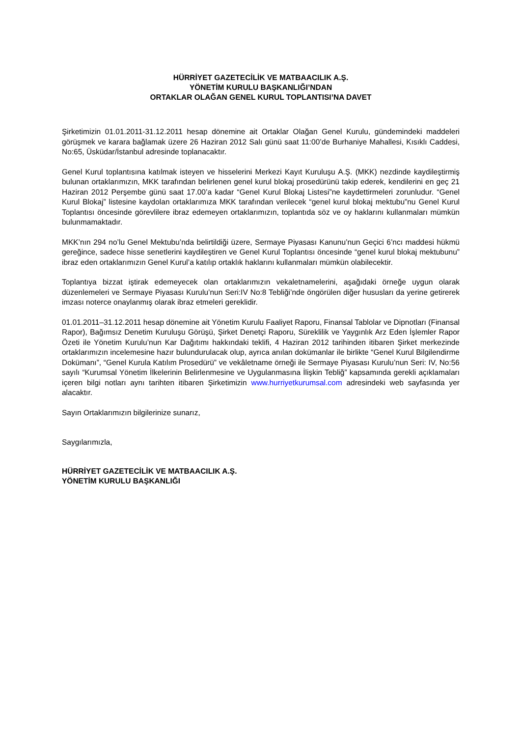HÜRRİYET GAZETECİLİK VE MATBAACILIK A.Ş.
YÖNETİM KURULU BAŞKANLIĞI’NDAN
ORTAKLAR OLAĞAN GENEL KURUL TOPLANTISI’NA DAVET
Şirketimizin 01.01.2011-31.12.2011 hesap dönemine ait Ortaklar Olağan Genel Kurulu, gündemindeki maddeleri görüşmek ve karara bağlamak üzere 26 Haziran 2012 Salı günü saat 11:00’de Burhaniye Mahallesi, Kısıklı Caddesi, No:65, Üsküdar/İstanbul adresinde toplanacaktır.
Genel Kurul toplantısına katılmak isteyen ve hisselerini Merkezi Kayıt Kuruluşu A.Ş. (MKK) nezdinde kaydileştirmiş bulunan ortaklarımızın, MKK tarafından belirlenen genel kurul blokaj prosedürünü takip ederek, kendilerini en geç 21 Haziran 2012 Perşembe günü saat 17.00’a kadar “Genel Kurul Blokaj Listesi”ne kaydettirmeleri zorunludur. “Genel Kurul Blokaj” listesine kaydolan ortaklarımıza MKK tarafından verilecek “genel kurul blokaj mektubu”nu Genel Kurul Toplantısı öncesinde görevlilere ibraz edemeyen ortaklarımızın, toplantıda söz ve oy haklarını kullanmaları mümkün bulunmamaktadır.
MKK’nın 294 no’lu Genel Mektubu’nda belirtildiği üzere, Sermaye Piyasası Kanunu’nun Geçici 6’ncı maddesi hükmü gereğince, sadece hisse senetlerini kaydileştiren ve Genel Kurul Toplantısı öncesinde “genel kurul blokaj mektubunu” ibraz eden ortaklarımızın Genel Kurul’a katılıp ortaklık haklarını kullanmaları mümkün olabilecektir.
Toplantıya bizzat iştirak edemeyecek olan ortaklarımızın vekaletnamelerini, aşağıdaki örneğe uygun olarak düzenlemeleri ve Sermaye Piyasası Kurulu’nun Seri:IV No:8 Tebliği’nde öngörülen diğer hususları da yerine getirerek imzası noterce onaylanmış olarak ibraz etmeleri gereklidir.
01.01.2011–31.12.2011 hesap dönemine ait Yönetim Kurulu Faaliyet Raporu, Finansal Tablolar ve Dipnotları (Finansal Rapor), Bağımsız Denetim Kuruluşu Görüşü, Şirket Denetçi Raporu, Süreklilik ve Yaygınlık Arz Eden İşlemler Rapor Özeti ile Yönetim Kurulu’nun Kar Dağıtımı hakkındaki teklifi, 4 Haziran 2012 tarihinden itibaren Şirket merkezinde ortaklarımızın incelemesine hazır bulundurulacak olup, ayrıca anılan dokümanlar ile birlikte “Genel Kurul Bilgilendirme Dokümanı”, “Genel Kurula Katılım Prosedürü” ve vekâletname örneği ile Sermaye Piyasası Kurulu’nun Seri: IV, No:56 sayılı “Kurumsal Yönetim İlkelerinin Belirlenmesine ve Uygulanmasına İlişkin Tebliğ” kapsamında gerekli açıklamaları içeren bilgi notları aynı tarihten itibaren Şirketimizin www.hurriyetkurumsal.com adresindeki web sayfasında yer alacaktır.
Sayın Ortaklarımızın bilgilerinize sunarız,
Saygılarımızla,
HÜRRİYET GAZETECİLİK VE MATBAACILIK A.Ş.
YÖNETİM KURULU BAŞKANLIĞI